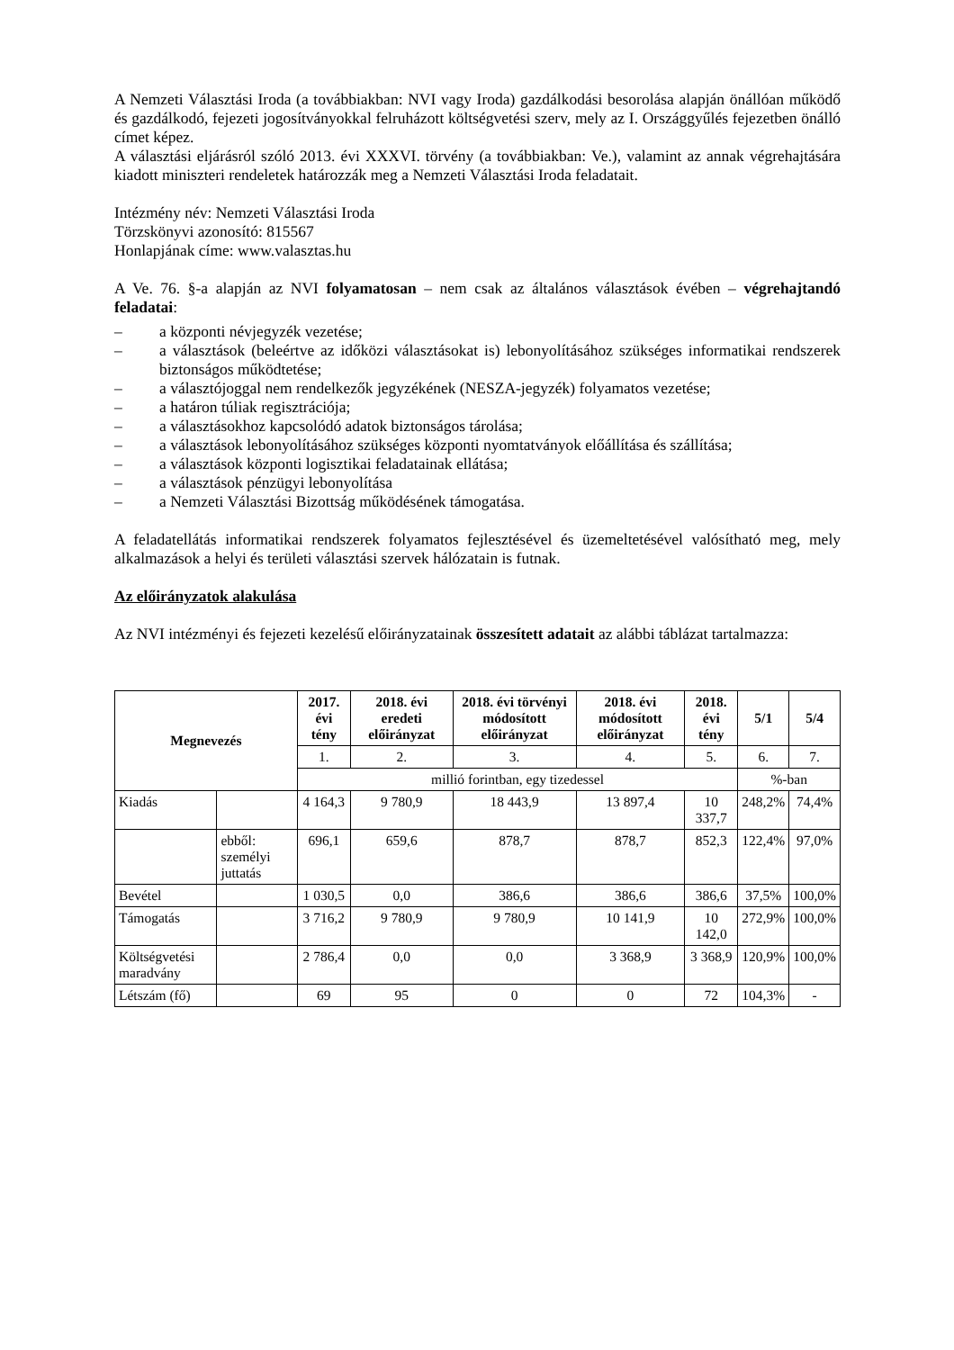A Nemzeti Választási Iroda (a továbbiakban: NVI vagy Iroda) gazdálkodási besorolása alapján önállóan működő és gazdálkodó, fejezeti jogosítványokkal felruházott költségvetési szerv, mely az I. Országgyűlés fejezetben önálló címet képez.
A választási eljárásról szóló 2013. évi XXXVI. törvény (a továbbiakban: Ve.), valamint az annak végrehajtására kiadott miniszteri rendeletek határozzák meg a Nemzeti Választási Iroda feladatait.
Intézmény név: Nemzeti Választási Iroda
Törzskönyvi azonosító: 815567
Honlapjának címe: www.valasztas.hu
A Ve. 76. §-a alapján az NVI folyamatosan – nem csak az általános választások évében – végrehajtandó feladatai:
– a központi névjegyzék vezetése;
– a választások (beleértve az időközi választásokat is) lebonyolításához szükséges informatikai rendszerek biztonságos működtetése;
– a választójoggal nem rendelkezők jegyzékének (NESZA-jegyzék) folyamatos vezetése;
– a határon túliak regisztrációja;
– a választásokhoz kapcsolódó adatok biztonságos tárolása;
– a választások lebonyolításához szükséges központi nyomtatványok előállítása és szállítása;
– a választások központi logisztikai feladatainak ellátása;
– a választások pénzügyi lebonyolítása
– a Nemzeti Választási Bizottság működésének támogatása.
A feladatellátás informatikai rendszerek folyamatos fejlesztésével és üzemeltetésével valósítható meg, mely alkalmazások a helyi és területi választási szervek hálózatain is futnak.
Az előirányzatok alakulása
Az NVI intézményi és fejezeti kezelésű előirányzatainak összesített adatait az alábbi táblázat tartalmazza:
| Megnevezés | | 2017. évi tény | 2018. évi eredeti előirányzat | 2018. évi törvényi módosított előirányzat | 2018. évi módosított előirányzat | 2018. évi tény | 5/1 | 5/4 |
| --- | --- | --- | --- | --- | --- | --- | --- | --- |
| | | 1. | 2. | 3. | 4. | 5. | 6. | 7. |
| | | millió forintban, egy tizedessel | | | | | %-ban | |
| Kiadás | | 4 164,3 | 9 780,9 | 18 443,9 | 13 897,4 | 10 337,7 | 248,2% | 74,4% |
| | ebből: személyi juttatás | 696,1 | 659,6 | 878,7 | 878,7 | 852,3 | 122,4% | 97,0% |
| Bevétel | | 1 030,5 | 0,0 | 386,6 | 386,6 | 386,6 | 37,5% | 100,0% |
| Támogatás | | 3 716,2 | 9 780,9 | 9 780,9 | 10 141,9 | 10 142,0 | 272,9% | 100,0% |
| Költségvetési maradvány | | 2 786,4 | 0,0 | 0,0 | 3 368,9 | 3 368,9 | 120,9% | 100,0% |
| Létszám (fő) | | 69 | 95 | 0 | 0 | 72 | 104,3% | - |